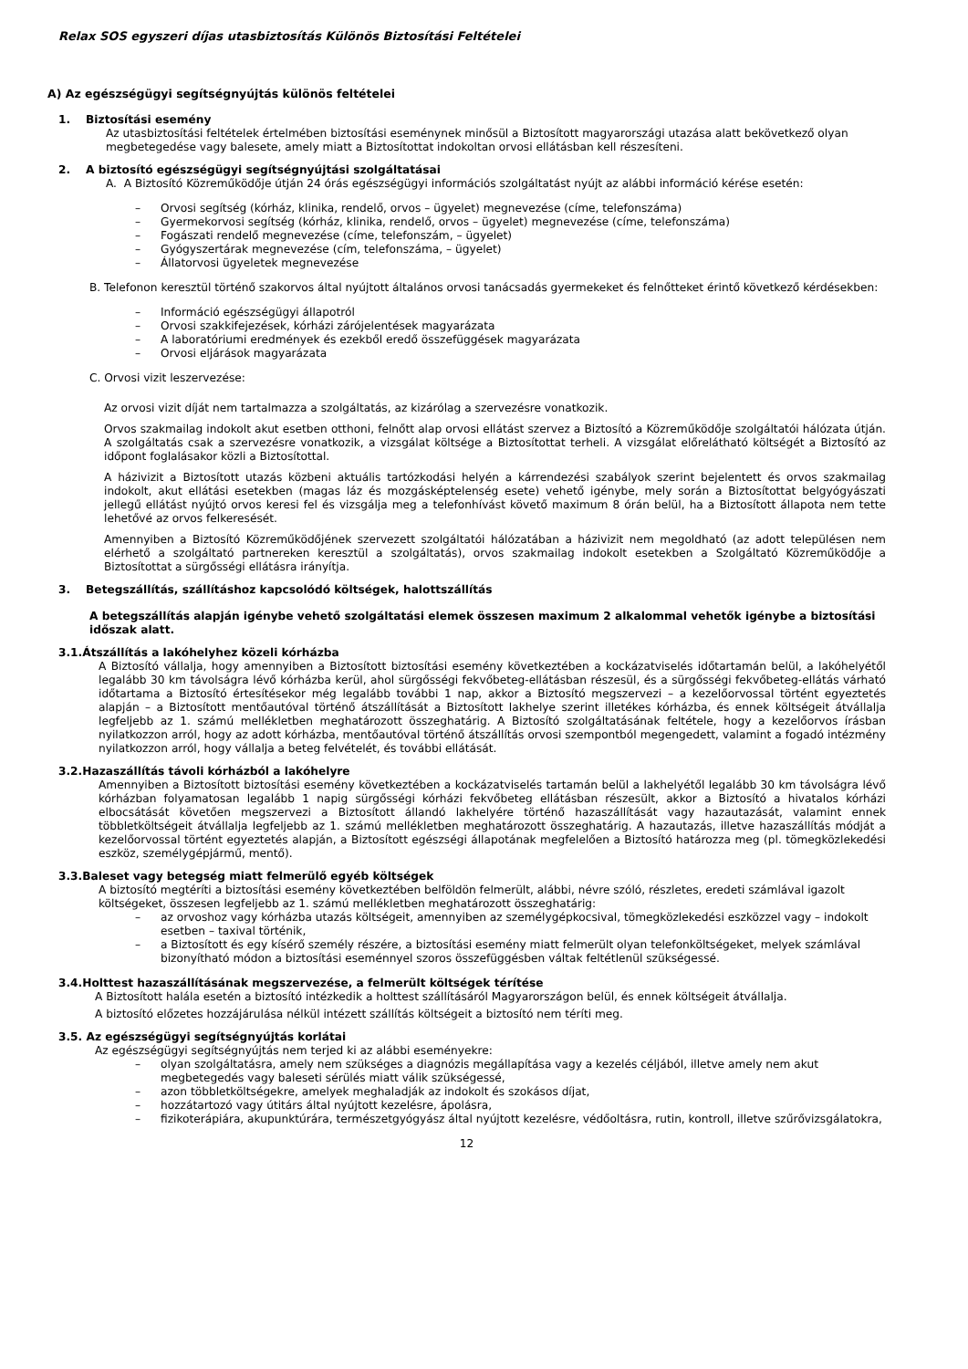Relax SOS egyszeri díjas utasbiztosítás Különös Biztosítási Feltételei
A) Az egészségügyi segítségnyújtás különös feltételei
1. Biztosítási esemény
Az utasbiztosítási feltételek értelmében biztosítási eseménynek minősül a Biztosított magyarországi utazása alatt bekövetkező olyan megbetegedése vagy balesete, amely miatt a Biztosítottat indokoltan orvosi ellátásban kell részesíteni.
2. A biztosító egészségügyi segítségnyújtási szolgáltatásai
A. A Biztosító Közreműködője útján 24 órás egészségügyi információs szolgáltatást nyújt az alábbi információ kérése esetén:
– Orvosi segítség (kórház, klinika, rendelő, orvos – ügyelet) megnevezése (címe, telefonszáma)
– Gyermekorvosi segítség (kórház, klinika, rendelő, orvos – ügyelet) megnevezése (címe, telefonszáma)
– Fogászati rendelő megnevezése (címe, telefonszám, – ügyelet)
– Gyógyszertárak megnevezése (cím, telefonszáma, – ügyelet)
– Állatorvosi ügyeletek megnevezése
B. Telefonon keresztül történő szakorvos által nyújtott általános orvosi tanácsadás gyermekeket és felnőtteket érintő következő kérdésekben:
– Információ egészségügyi állapotról
– Orvosi szakkifejezések, kórházi zárójelentések magyarázata
– A laboratóriumi eredmények és ezekből eredő összefüggések magyarázata
– Orvosi eljárások magyarázata
C. Orvosi vizit leszervezése:
Az orvosi vizit díját nem tartalmazza a szolgáltatás, az kizárólag a szervezésre vonatkozik.
Orvos szakmailag indokolt akut esetben otthoni, felnőtt alap orvosi ellátást szervez a Biztosító a Közreműködője szolgáltatói hálózata útján. A szolgáltatás csak a szervezésre vonatkozik, a vizsgálat költsége a Biztosítottat terheli. A vizsgálat előrelátható költségét a Biztosító az időpont foglalásakor közli a Biztosítottal.
A házivizit a Biztosított utazás közbeni aktuális tartózkodási helyén a kárrendezési szabályok szerint bejelentett és orvos szakmailag indokolt, akut ellátási esetekben (magas láz és mozgásképtelenség esete) vehető igénybe, mely során a Biztosítottat belgyógyászati jellegű ellátást nyújtó orvos keresi fel és vizsgálja meg a telefonhívást követő maximum 8 órán belül, ha a Biztosított állapota nem tette lehetővé az orvos felkeresését.
Amennyiben a Biztosító Közreműködőjének szervezett szolgáltatói hálózatában a házivizit nem megoldható (az adott településen nem elérhető a szolgáltató partnereken keresztül a szolgáltatás), orvos szakmailag indokolt esetekben a Szolgáltató Közreműködője a Biztosítottat a sürgősségi ellátásra irányítja.
3. Betegszállítás, szállításhoz kapcsolódó költségek, halottszállítás
A betegszállítás alapján igénybe vehető szolgáltatási elemek összesen maximum 2 alkalommal vehetők igénybe a biztosítási időszak alatt.
3.1.Átszállítás a lakóhelyhez közeli kórházba
A Biztosító vállalja, hogy amennyiben a Biztosított biztosítási esemény következtében a kockázatviselés időtartamán belül, a lakóhelyétől legalább 30 km távolságra lévő kórházba kerül, ahol sürgősségi fekvőbeteg-ellátásban részesül, és a sürgősségi fekvőbeteg-ellátás várható időtartama a Biztosító értesítésekor még legalább további 1 nap, akkor a Biztosító megszervezi – a kezelőorvossal történt egyeztetés alapján – a Biztosított mentőautóval történő átszállítását a Biztosított lakhelye szerint illetékes kórházba, és ennek költségeit átvállalja legfeljebb az 1. számú mellékletben meghatározott összeghatárig. A Biztosító szolgáltatásának feltétele, hogy a kezelőorvos írásban nyilatkozzon arról, hogy az adott kórházba, mentőautóval történő átszállítás orvosi szempontból megengedett, valamint a fogadó intézmény nyilatkozzon arról, hogy vállalja a beteg felvételét, és további ellátását.
3.2.Hazaszállítás távoli kórházból a lakóhelyre
Amennyiben a Biztosított biztosítási esemény következtében a kockázatviselés tartamán belül a lakhelyétől legalább 30 km távolságra lévő kórházban folyamatosan legalább 1 napig sürgősségi kórházi fekvőbeteg ellátásban részesült, akkor a Biztosító a hivatalos kórházi elbocsátását követően megszervezi a Biztosított állandó lakhelyére történő hazaszállítását vagy hazautazását, valamint ennek többletköltségeit átvállalja legfeljebb az 1. számú mellékletben meghatározott összeghatárig. A hazautazás, illetve hazaszállítás módját a kezelőorvossal történt egyeztetés alapján, a Biztosított egészségi állapotának megfelelően a Biztosító határozza meg (pl. tömegközlekedési eszköz, személygépjármű, mentő).
3.3.Baleset vagy betegség miatt felmerülő egyéb költségek
A biztosító megtéríti a biztosítási esemény következtében belföldön felmerült, alábbi, névre szóló, részletes, eredeti számlával igazolt költségeket, összesen legfeljebb az 1. számú mellékletben meghatározott összeghatárig:
– az orvoshoz vagy kórházba utazás költségeit, amennyiben az személygépkocsival, tömegközlekedési eszközzel vagy – indokolt esetben – taxival történik,
– a Biztosított és egy kísérő személy részére, a biztosítási esemény miatt felmerült olyan telefonköltségeket, melyek számlával bizonyítható módon a biztosítási eseménnyel szoros összefüggésben váltak feltétlenül szükségessé.
3.4.Holttest hazaszállításának megszervezése, a felmerült költségek térítése
A Biztosított halála esetén a biztosító intézkedik a holttest szállításáról Magyarországon belül, és ennek költségeit átvállalja.
A biztosító előzetes hozzájárulása nélkül intézett szállítás költségeit a biztosító nem téríti meg.
3.5. Az egészségügyi segítségnyújtás korlátai
Az egészségügyi segítségnyújtás nem terjed ki az alábbi eseményekre:
– olyan szolgáltatásra, amely nem szükséges a diagnózis megállapítása vagy a kezelés céljából, illetve amely nem akut megbetegedés vagy baleseti sérülés miatt válik szükségessé,
– azon többletköltségekre, amelyek meghaladják az indokolt és szokásos díjat,
– hozzátartozó vagy útitárs által nyújtott kezelésre, ápolásra,
– fizikoterápiára, akupunktúrára, természetgyógyász által nyújtott kezelésre, védőoltásra, rutin, kontroll, illetve szűrővizsgálatokra,
12